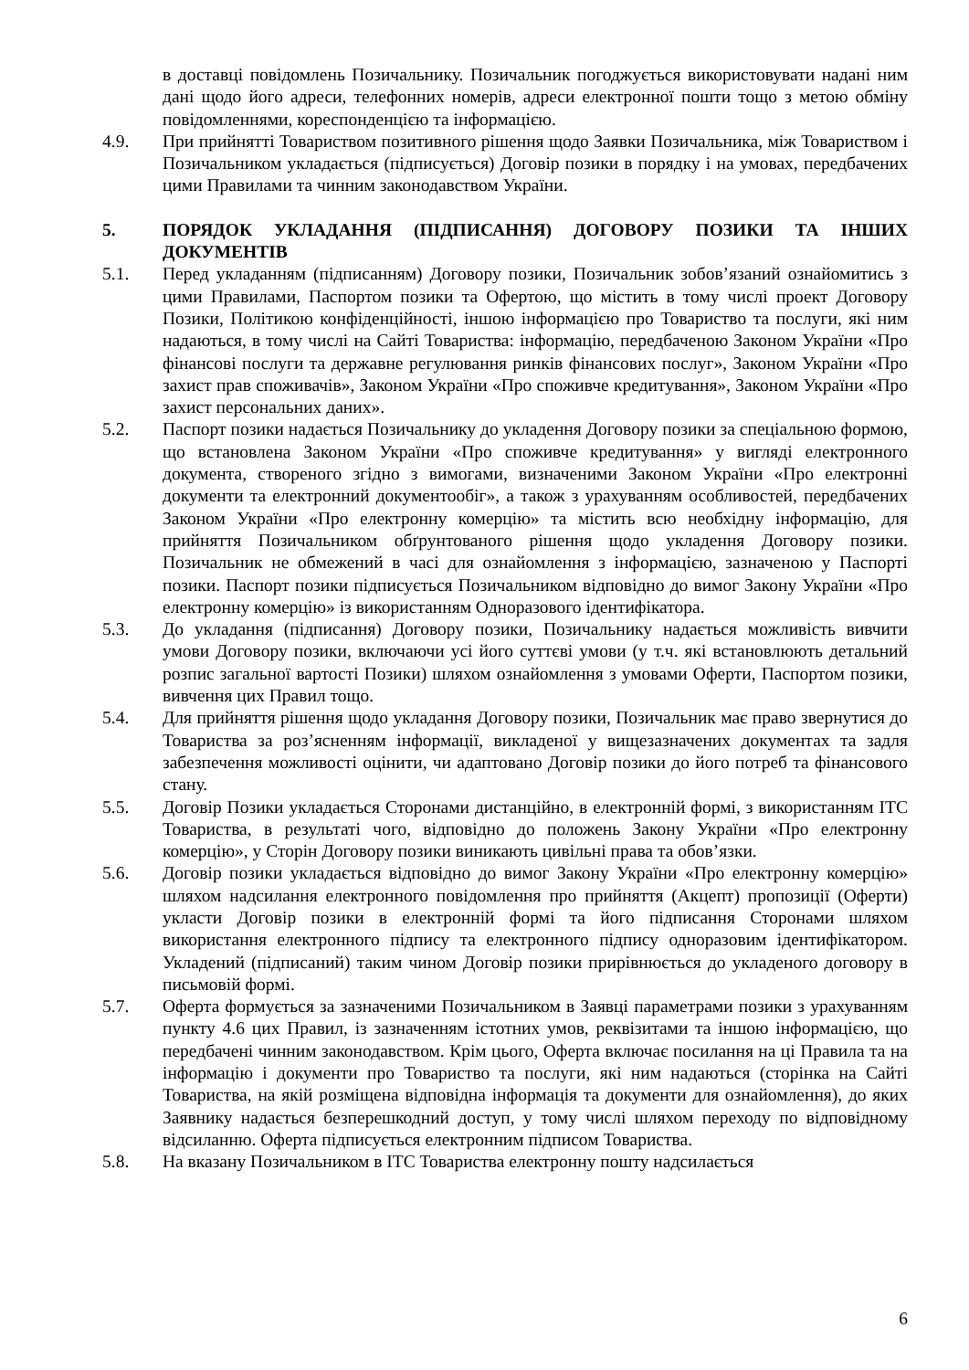в доставці повідомлень Позичальнику. Позичальник погоджується використовувати надані ним дані щодо його адреси, телефонних номерів, адреси електронної пошти тощо з метою обміну повідомленнями, кореспонденцією та інформацією.
4.9. При прийнятті Товариством позитивного рішення щодо Заявки Позичальника, між Товариством і Позичальником укладається (підписується) Договір позики в порядку і на умовах, передбачених цими Правилами та чинним законодавством України.
5. ПОРЯДОК УКЛАДАННЯ (ПІДПИСАННЯ) ДОГОВОРУ ПОЗИКИ ТА ІНШИХ ДОКУМЕНТІВ
5.1. Перед укладанням (підписанням) Договору позики, Позичальник зобов’язаний ознайомитись з цими Правилами, Паспортом позики та Офертою, що містить в тому числі проект Договору Позики, Політикою конфіденційності, іншою інформацією про Товариство та послуги, які ним надаються, в тому числі на Сайті Товариства: інформацію, передбаченою Законом України «Про фінансові послуги та державне регулювання ринків фінансових послуг», Законом України «Про захист прав споживачів», Законом України «Про споживче кредитування», Законом України «Про захист персональних даних».
5.2. Паспорт позики надається Позичальнику до укладення Договору позики за спеціальною формою, що встановлена Законом України «Про споживче кредитування» у вигляді електронного документа, створеного згідно з вимогами, визначеними Законом України «Про електронні документи та електронний документообіг», а також з урахуванням особливостей, передбачених Законом України «Про електронну комерцію» та містить всю необхідну інформацію, для прийняття Позичальником обґрунтованого рішення щодо укладення Договору позики. Позичальник не обмежений в часі для ознайомлення з інформацією, зазначеною у Паспорті позики. Паспорт позики підписується Позичальником відповідно до вимог Закону України «Про електронну комерцію» із використанням Одноразового ідентифікатора.
5.3. До укладання (підписання) Договору позики, Позичальнику надається можливість вивчити умови Договору позики, включаючи усі його суттєві умови (у т.ч. які встановлюють детальний розпис загальної вартості Позики) шляхом ознайомлення з умовами Оферти, Паспортом позики, вивчення цих Правил тощо.
5.4. Для прийняття рішення щодо укладання Договору позики, Позичальник має право звернутися до Товариства за роз’ясненням інформації, викладеної у вищезазначених документах та задля забезпечення можливості оцінити, чи адаптовано Договір позики до його потреб та фінансового стану.
5.5. Договір Позики укладається Сторонами дистанційно, в електронній формі, з використанням ІТС Товариства, в результаті чого, відповідно до положень Закону України «Про електронну комерцію», у Сторін Договору позики виникають цивільні права та обов’язки.
5.6. Договір позики укладається відповідно до вимог Закону України «Про електронну комерцію» шляхом надсилання електронного повідомлення про прийняття (Акцепт) пропозиції (Оферти) укласти Договір позики в електронній формі та його підписання Сторонами шляхом використання електронного підпису та електронного підпису одноразовим ідентифікатором. Укладений (підписаний) таким чином Договір позики прирівнюється до укладеного договору в письмовій формі.
5.7. Оферта формується за зазначеними Позичальником в Заявці параметрами позики з урахуванням пункту 4.6 цих Правил, із зазначенням істотних умов, реквізитами та іншою інформацією, що передбачені чинним законодавством. Крім цього, Оферта включає посилання на ці Правила та на інформацію і документи про Товариство та послуги, які ним надаються (сторінка на Сайті Товариства, на якій розміщена відповідна інформація та документи для ознайомлення), до яких Заявнику надається безперешкодний доступ, у тому числі шляхом переходу по відповідному відсиланню. Оферта підписується електронним підписом Товариства.
5.8. На вказану Позичальником в ІТС Товариства електронну пошту надсилається
6